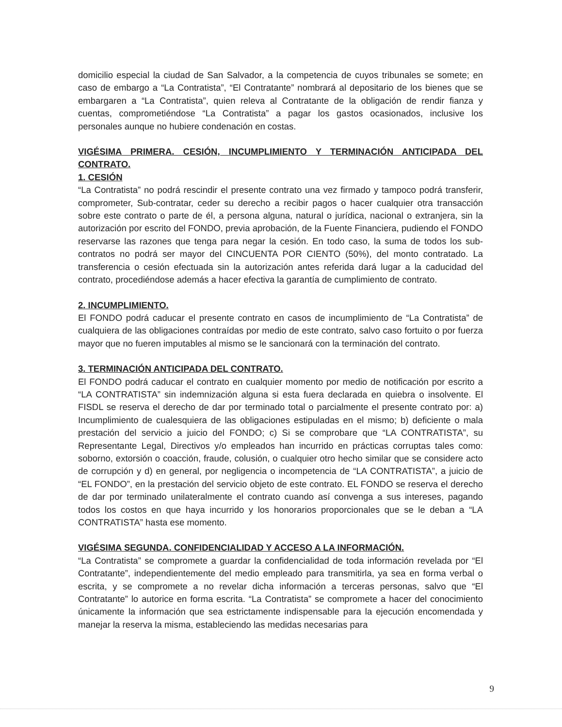domicilio especial la ciudad de San Salvador, a la competencia de cuyos tribunales se somete; en caso de embargo a “La Contratista”, “El Contratante” nombrará al depositario de los bienes que se embargaren a “La Contratista”, quien releva al Contratante de la obligación de rendir fianza y cuentas, comprometiéndose “La Contratista” a pagar los gastos ocasionados, inclusive los personales aunque no hubiere condenación en costas.
VIGÉSIMA PRIMERA. CESIÓN, INCUMPLIMIENTO Y TERMINACIÓN ANTICIPADA DEL CONTRATO.
1. CESIÓN
“La Contratista” no podrá rescindir el presente contrato una vez firmado y tampoco podrá transferir, comprometer, Sub-contratar, ceder su derecho a recibir pagos o hacer cualquier otra transacción sobre este contrato o parte de él, a persona alguna, natural o jurídica, nacional o extranjera, sin la autorización por escrito del FONDO, previa aprobación, de la Fuente Financiera, pudiendo el FONDO reservarse las razones que tenga para negar la cesión. En todo caso, la suma de todos los sub-contratos no podrá ser mayor del CINCUENTA POR CIENTO (50%), del monto contratado. La transferencia o cesión efectuada sin la autorización antes referida dará lugar a la caducidad del contrato, procediéndose además a hacer efectiva la garantía de cumplimiento de contrato.
2. INCUMPLIMIENTO.
El FONDO podrá caducar el presente contrato en casos de incumplimiento de “La Contratista” de cualquiera de las obligaciones contraídas por medio de este contrato, salvo caso fortuito o por fuerza mayor que no fueren imputables al mismo se le sancionará con la terminación del contrato.
3. TERMINACIÓN ANTICIPADA DEL CONTRATO.
El FONDO podrá caducar el contrato en cualquier momento por medio de notificación por escrito a “LA CONTRATISTA” sin indemnización alguna si esta fuera declarada en quiebra o insolvente. El FISDL se reserva el derecho de dar por terminado total o parcialmente el presente contrato por: a) Incumplimiento de cualesquiera de las obligaciones estipuladas en el mismo; b) deficiente o mala prestación del servicio a juicio del FONDO; c) Si se comprobare que “LA CONTRATISTA”, su Representante Legal, Directivos y/o empleados han incurrido en prácticas corruptas tales como: soborno, extorsión o coacción, fraude, colusión, o cualquier otro hecho similar que se considere acto de corrupción y d) en general, por negligencia o incompetencia de “LA CONTRATISTA”, a juicio de “EL FONDO”, en la prestación del servicio objeto de este contrato. EL FONDO se reserva el derecho de dar por terminado unilateralmente el contrato cuando así convenga a sus intereses, pagando todos los costos en que haya incurrido y los honorarios proporcionales que se le deban a “LA CONTRATISTA” hasta ese momento.
VIGÉSIMA SEGUNDA. CONFIDENCIALIDAD Y ACCESO A LA INFORMACIÓN.
“La Contratista” se compromete a guardar la confidencialidad de toda información revelada por “El Contratante”, independientemente del medio empleado para transmitirla, ya sea en forma verbal o escrita, y se compromete a no revelar dicha información a terceras personas, salvo que “El Contratante” lo autorice en forma escrita. “La Contratista” se compromete a hacer del conocimiento únicamente la información que sea estrictamente indispensable para la ejecución encomendada y manejar la reserva la misma, estableciendo las medidas necesarias para
9